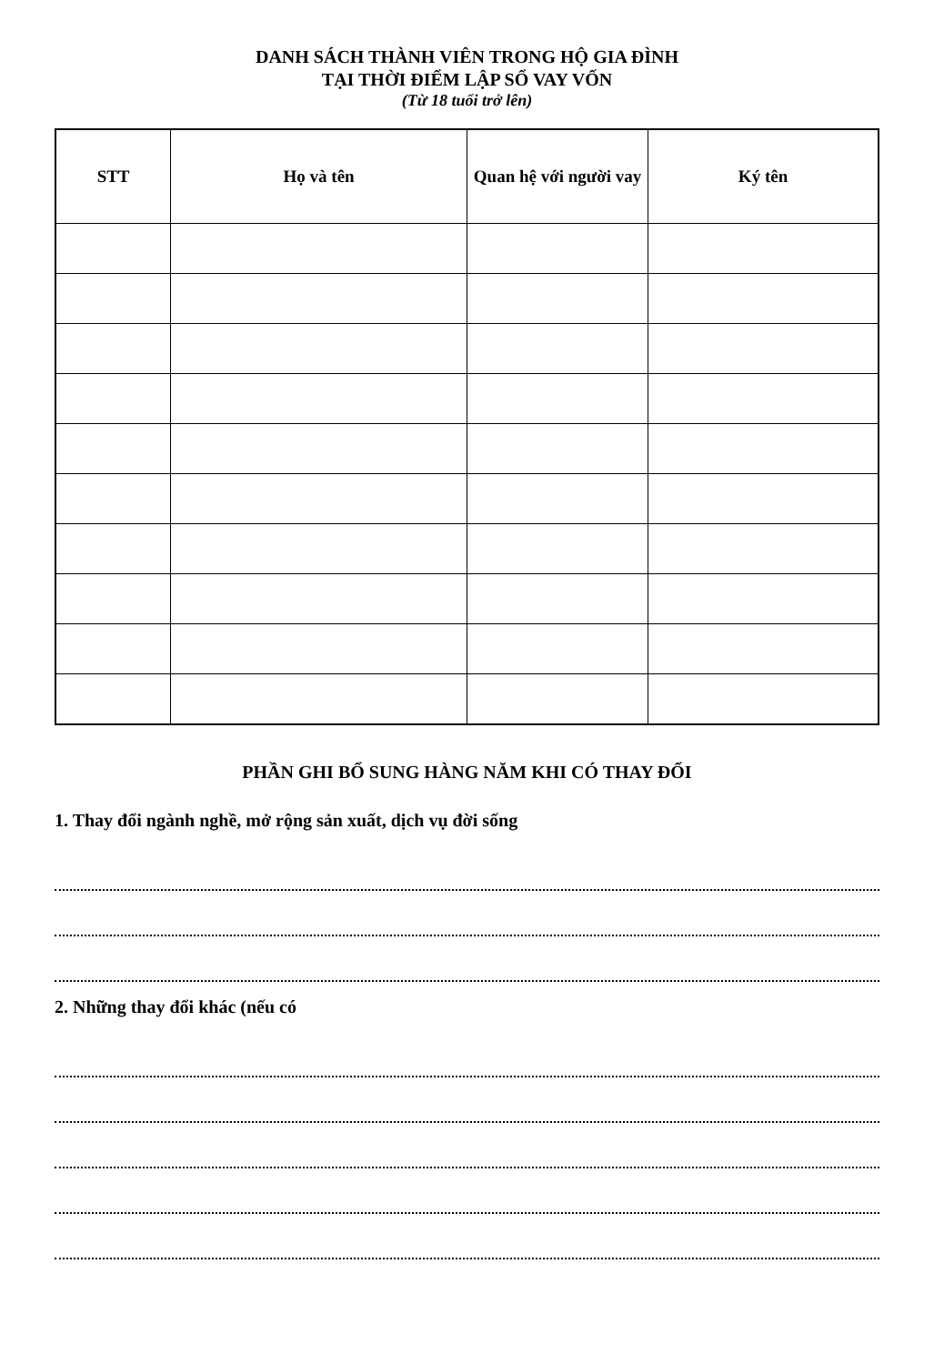DANH SÁCH THÀNH VIÊN TRONG HỘ GIA ĐÌNH
TẠI THỜI ĐIỂM LẬP SỔ VAY VỐN
(Từ 18 tuổi trở lên)
| STT | Họ và tên | Quan hệ với người vay | Ký tên |
| --- | --- | --- | --- |
PHẦN GHI BỔ SUNG HÀNG NĂM KHI CÓ THAY ĐỔI
1. Thay đổi ngành nghề, mở rộng sản xuất, dịch vụ đời sống
2. Những thay đổi khác (nếu có